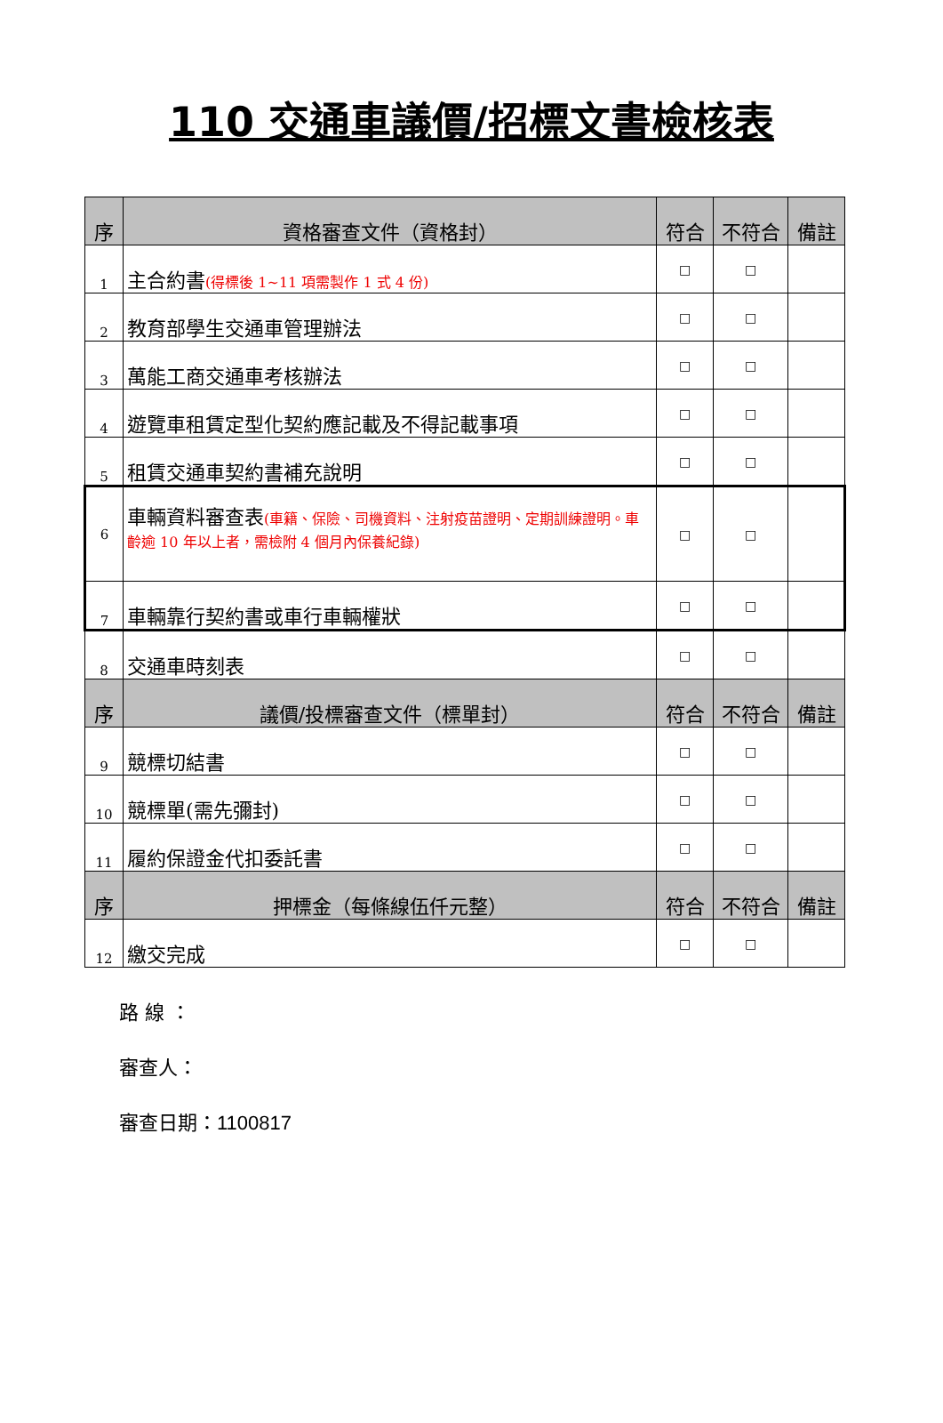110 交通車議價/招標文書檢核表
| 序 | 資格審查文件（資格封） | 符合 | 不符合 | 備註 |
| --- | --- | --- | --- | --- |
| 1 | 主合約書 (得標後 1~11 項需製作 1 式 4 份) | □ | □ | |
| 2 | 教育部學生交通車管理辦法 | □ | □ | |
| 3 | 萬能工商交通車考核辦法 | □ | □ | |
| 4 | 遊覽車租賃定型化契約應記載及不得記載事項 | □ | □ | |
| 5 | 租賃交通車契約書補充說明 | □ | □ | |
| 6 | 車輛資料審查表 (車籍、保險、司機資料、注射疫苗證明、定期訓練證明。車齡逾 10 年以上者，需檢附 4 個月內保養紀錄) | □ | □ | |
| 7 | 車輛靠行契約書或車行車輛權狀 | □ | □ | |
| 8 | 交通車時刻表 | □ | □ | |
| 序 | 議價/投標審查文件（標單封） | 符合 | 不符合 | 備註 |
| 9 | 競標切結書 | □ | □ | |
| 10 | 競標單(需先彌封) | □ | □ | |
| 11 | 履約保證金代扣委託書 | □ | □ | |
| 序 | 押標金（每條線伍仟元整） | 符合 | 不符合 | 備註 |
| 12 | 繳交完成 | □ | □ | |
路 線 ：
審查人：
審查日期：1100817